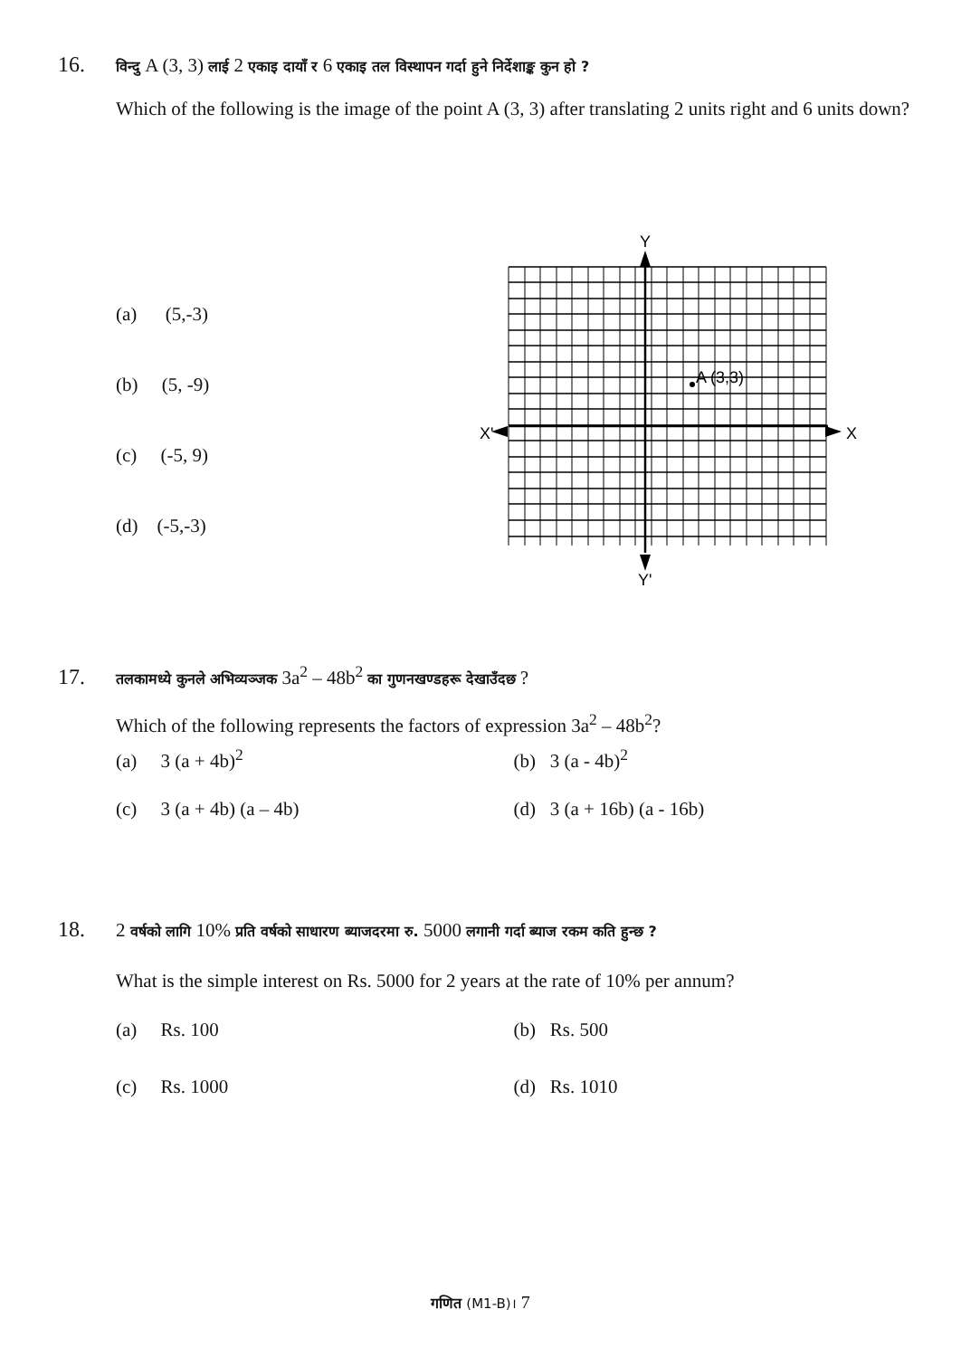16. विन्दु A (3, 3) लाई 2 एकाइ दायाँ र 6 एकाइ तल विस्थापन गर्दा हुने निर्देशाङ्क कुन हो ?
Which of the following is the image of the point A (3, 3) after translating 2 units right and 6 units down?
(a) (5,-3)
(b) (5, -9)
(c) (-5, 9)
(d) (-5,-3)
Y
Y'
X'
X
A (3,3)
17. तलकामध्ये कुनले अभिव्यञ्जक 3a<sup>2</sup> – 48b<sup>2</sup> का गुणनखण्डहरू देखाउँदछ ?
Which of the following represents the factors of expression 3a<sup>2</sup> – 48b<sup>2</sup>?
(a) 3 (a + 4b)<sup>2</sup> (b) 3 (a - 4b)<sup>2</sup>
(c) 3 (a + 4b) (a – 4b) (d) 3 (a + 16b) (a - 16b)
18. 2 वर्षको लागि 10% प्रति वर्षको साधारण ब्याजदरमा रु. 5000 लगानी गर्दा ब्याज रकम कति हुन्छ ?
What is the simple interest on Rs. 5000 for 2 years at the rate of 10% per annum?
(a) Rs. 100 (b) Rs. 500
(c) Rs. 1000 (d) Rs. 1010
गणित (M1-B)। 7